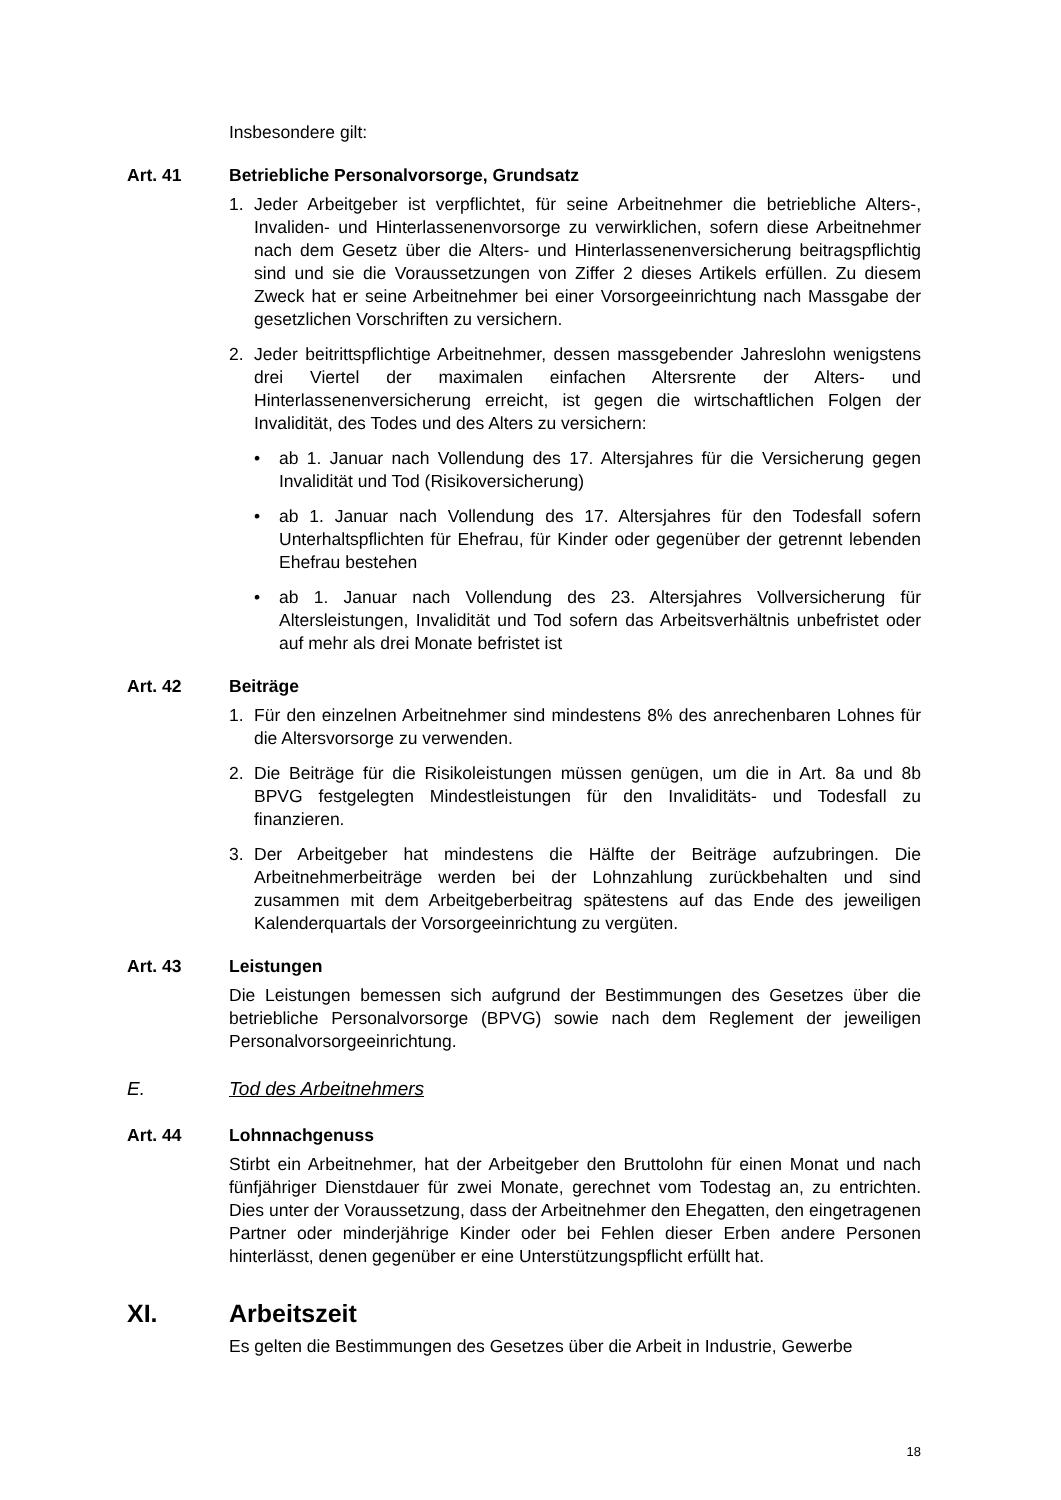Insbesondere gilt:
Art. 41 Betriebliche Personalvorsorge, Grundsatz
1. Jeder Arbeitgeber ist verpflichtet, für seine Arbeitnehmer die betriebliche Alters-, Invaliden- und Hinterlassenenvorsorge zu verwirklichen, sofern diese Arbeitnehmer nach dem Gesetz über die Alters- und Hinterlassenenversicherung beitragspflichtig sind und sie die Voraussetzungen von Ziffer 2 dieses Artikels erfüllen. Zu diesem Zweck hat er seine Arbeitnehmer bei einer Vorsorgeeinrichtung nach Massgabe der gesetzlichen Vorschriften zu versichern.
2. Jeder beitrittspflichtige Arbeitnehmer, dessen massgebender Jahreslohn wenigstens drei Viertel der maximalen einfachen Altersrente der Alters- und Hinterlassenenversicherung erreicht, ist gegen die wirtschaftlichen Folgen der Invalidität, des Todes und des Alters zu versichern:
• ab 1. Januar nach Vollendung des 17. Altersjahres für die Versicherung gegen Invalidität und Tod (Risikoversicherung)
• ab 1. Januar nach Vollendung des 17. Altersjahres für den Todesfall sofern Unterhaltspflichten für Ehefrau, für Kinder oder gegenüber der getrennt lebenden Ehefrau bestehen
• ab 1. Januar nach Vollendung des 23. Altersjahres Vollversicherung für Altersleistungen, Invalidität und Tod sofern das Arbeitsverhältnis unbefristet oder auf mehr als drei Monate befristet ist
Art. 42 Beiträge
1. Für den einzelnen Arbeitnehmer sind mindestens 8% des anrechenbaren Lohnes für die Altersvorsorge zu verwenden.
2. Die Beiträge für die Risikoleistungen müssen genügen, um die in Art. 8a und 8b BPVG festgelegten Mindestleistungen für den Invaliditäts- und Todesfall zu finanzieren.
3. Der Arbeitgeber hat mindestens die Hälfte der Beiträge aufzubringen. Die Arbeitnehmerbeiträge werden bei der Lohnzahlung zurückbehalten und sind zusammen mit dem Arbeitgeberbeitrag spätestens auf das Ende des jeweiligen Kalenderquartals der Vorsorgeeinrichtung zu vergüten.
Art. 43 Leistungen
Die Leistungen bemessen sich aufgrund der Bestimmungen des Gesetzes über die betriebliche Personalvorsorge (BPVG) sowie nach dem Reglement der jeweiligen Personalvorsorgeeinrichtung.
E. Tod des Arbeitnehmers
Art. 44 Lohnnachgenuss
Stirbt ein Arbeitnehmer, hat der Arbeitgeber den Bruttolohn für einen Monat und nach fünfjähriger Dienstdauer für zwei Monate, gerechnet vom Todestag an, zu entrichten. Dies unter der Voraussetzung, dass der Arbeitnehmer den Ehegatten, den eingetragenen Partner oder minderjährige Kinder oder bei Fehlen dieser Erben andere Personen hinterlässt, denen gegenüber er eine Unterstützungspflicht erfüllt hat.
XI. Arbeitszeit
Es gelten die Bestimmungen des Gesetzes über die Arbeit in Industrie, Gewerbe
18